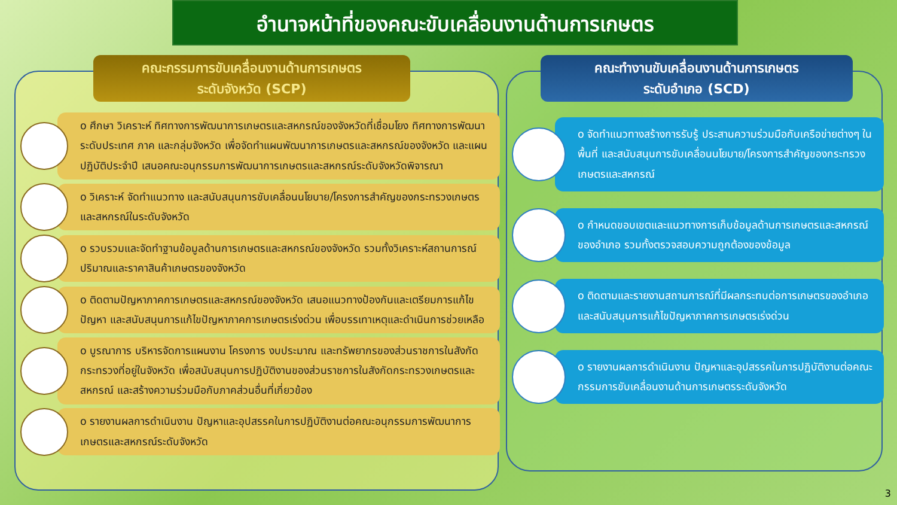อำนาจหน้าที่ของคณะขับเคลื่อนงานด้านการเกษตร
คณะกรรมการขับเคลื่อนงานด้านการเกษตร
ระดับจังหวัด (SCP)
คณะทำงานขับเคลื่อนงานด้านการเกษตร
ระดับอำเภอ (SCD)
o ศึกษา วิเคราะห์ ทิศทางการพัฒนาการเกษตรและสหกรณ์ของจังหวัดที่เชื่อมโยง ทิศทางการพัฒนาระดับประเทศ ภาค และกลุ่มจังหวัด เพื่อจัดทำแผนพัฒนาการเกษตรและสหกรณ์ของจังหวัด และแผนปฏิบัติประจำปี เสนอคณะอนุกรรมการพัฒนาการเกษตรและสหกรณ์ระดับจังหวัดพิจารณา
o วิเคราะห์ จัดทำแนวทาง และสนับสนุนการขับเคลื่อนนโยบาย/โครงการสำคัญของกระทรวงเกษตรและสหกรณ์ในระดับจังหวัด
o รวบรวมและจัดทำฐานข้อมูลด้านการเกษตรและสหกรณ์ของจังหวัด รวมทั้งวิเคราะห์สถานการณ์ปริมาณและราคาสินค้าเกษตรของจังหวัด
o ติดตามปัญหาภาคการเกษตรและสหกรณ์ของจังหวัด เสนอแนวทางป้องกันและเตรียมการแก้ไขปัญหา และสนับสนุนการแก้ไขปัญหาภาคการเกษตรเร่งด่วน เพื่อบรรเทาเหตุและดำเนินการช่วยเหลือ
o บูรณาการ บริหารจัดการแผนงาน โครงการ งบประมาณ และทรัพยากรของส่วนราชการในสังกัดกระทรวงที่อยู่ในจังหวัด เพื่อสนับสนุนการปฏิบัติงานของส่วนราชการในสังกัดกระทรวงเกษตรและสหกรณ์ และสร้างความร่วมมือกับภาคส่วนอื่นที่เกี่ยวข้อง
o รายงานผลการดำเนินงาน ปัญหาและอุปสรรคในการปฏิบัติงานต่อคณะอนุกรรมการพัฒนาการเกษตรและสหกรณ์ระดับจังหวัด
o จัดทำแนวทางสร้างการรับรู้ ประสานความร่วมมือกับเครือข่ายต่างๆ ในพื้นที่ และสนับสนุนการขับเคลื่อนนโยบาย/โครงการสำคัญของกระทรวงเกษตรและสหกรณ์
o กำหนดขอบเขตและแนวทางการเก็บข้อมูลด้านการเกษตรและสหกรณ์ของอำเภอ รวมทั้งตรวจสอบความถูกต้องของข้อมูล
o ติดตามและรายงานสถานการณ์ที่มีผลกระทบต่อการเกษตรของอำเภอ และสนับสนุนการแก้ไขปัญหาภาคการเกษตรเร่งด่วน
o รายงานผลการดำเนินงาน ปัญหาและอุปสรรคในการปฏิบัติงานต่อคณะกรรมการขับเคลื่อนงานด้านการเกษตรระดับจังหวัด
3